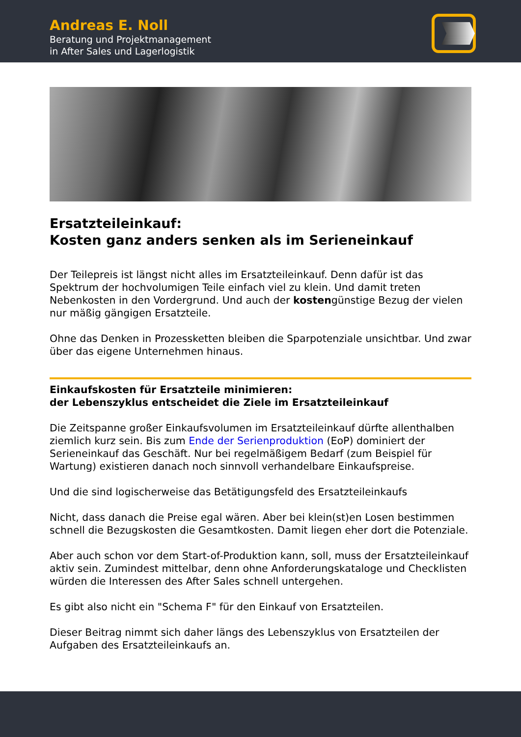Andreas E. Noll
Beratung und Projektmanagement
in After Sales und Lagerlogistik
Ersatzteileinkauf:
Kosten ganz anders senken als im Serieneinkauf
Der Teilepreis ist längst nicht alles im Ersatzteileinkauf. Denn dafür ist das Spektrum der hochvolumigen Teile einfach viel zu klein. Und damit treten Nebenkosten in den Vordergrund. Und auch der kostengünstige Bezug der vielen nur mäßig gängigen Ersatzteile.
Ohne das Denken in Prozessketten bleiben die Sparpotenziale unsichtbar. Und zwar über das eigene Unternehmen hinaus.
Einkaufskosten für Ersatzteile minimieren:
der Lebenszyklus entscheidet die Ziele im Ersatzteileinkauf
Die Zeitspanne großer Einkaufsvolumen im Ersatzteileinkauf dürfte allenthalben ziemlich kurz sein. Bis zum Ende der Serienproduktion (EoP) dominiert der Serieneinkauf das Geschäft. Nur bei regelmäßigem Bedarf (zum Beispiel für Wartung) existieren danach noch sinnvoll verhandelbare Einkaufspreise.
Und die sind logischerweise das Betätigungsfeld des Ersatzteileinkaufs
Nicht, dass danach die Preise egal wären. Aber bei klein(st)en Losen bestimmen schnell die Bezugskosten die Gesamtkosten. Damit liegen eher dort die Potenziale.
Aber auch schon vor dem Start-of-Produktion kann, soll, muss der Ersatzteileinkauf aktiv sein. Zumindest mittelbar, denn ohne Anforderungskataloge und Checklisten würden die Interessen des After Sales schnell untergehen.
Es gibt also nicht ein "Schema F" für den Einkauf von Ersatzteilen.
Dieser Beitrag nimmt sich daher längs des Lebenszyklus von Ersatzteilen der Aufgaben des Ersatzteileinkaufs an.